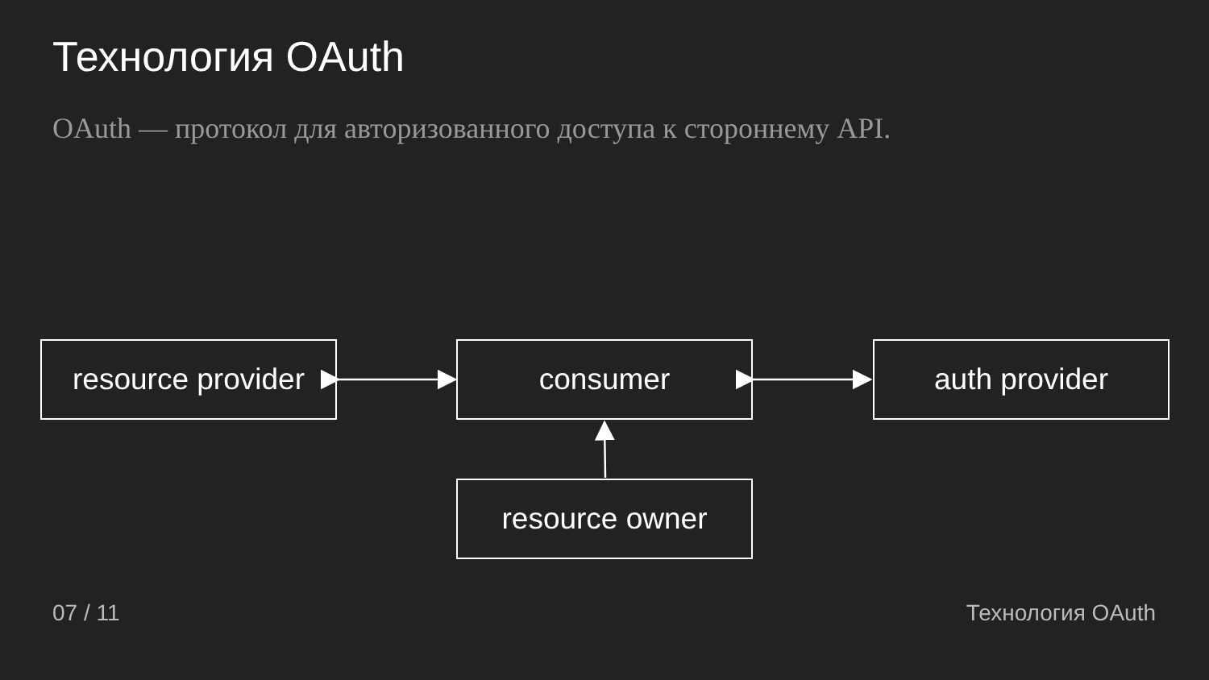Технология OAuth
OAuth — протокол для авторизованного доступа к стороннему API.
resource provider
consumer auth provider
resource owner
07 / 11 Технология OAuth